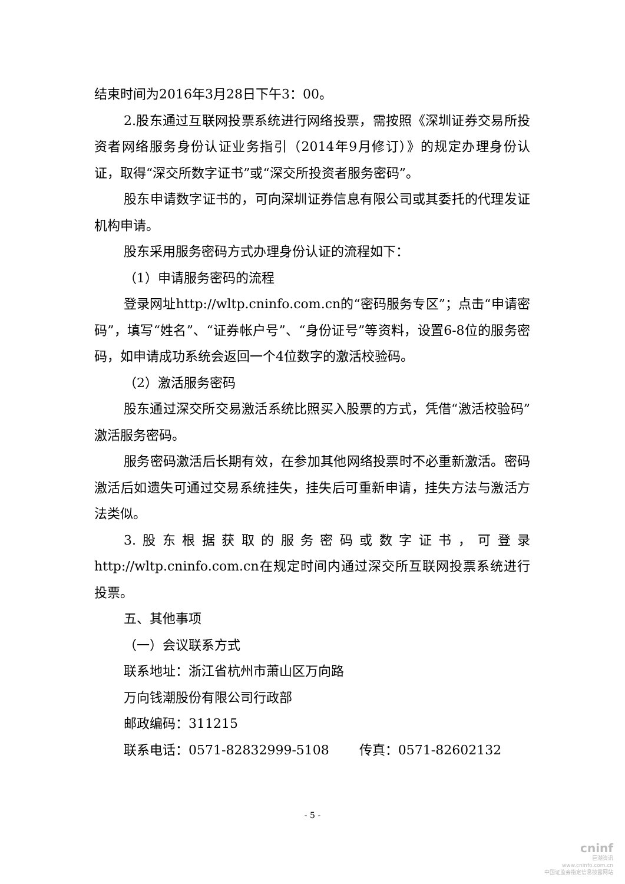结束时间为2016年3月28日下午3：00。
2.股东通过互联网投票系统进行网络投票，需按照《深圳证券交易所投资者网络服务身份认证业务指引（2014年9月修订）》的规定办理身份认证，取得“深交所数字证书”或“深交所投资者服务密码”。
股东申请数字证书的，可向深圳证券信息有限公司或其委托的代理发证机构申请。
股东采用服务密码方式办理身份认证的流程如下：
（1）申请服务密码的流程
登录网址http://wltp.cninfo.com.cn的“密码服务专区”；点击“申请密码”，填写“姓名”、“证券帐户号”、“身份证号”等资料，设置6-8位的服务密码，如申请成功系统会返回一个4位数字的激活校验码。
（2）激活服务密码
股东通过深交所交易激活系统比照买入股票的方式，凭借“激活校验码”激活服务密码。
服务密码激活后长期有效，在参加其他网络投票时不必重新激活。密码激活后如遗失可通过交易系统挂失，挂失后可重新申请，挂失方法与激活方法类似。
3.股东根据获取的服务密码或数字证书，可登录http://wltp.cninfo.com.cn在规定时间内通过深交所互联网投票系统进行投票。
五、其他事项
（一）会议联系方式
联系地址：浙江省杭州市萧山区万向路
万向钱潮股份有限公司行政部
邮政编码：311215
联系电话：0571-82832999-5108　　 传真：0571-82602132
- 5 -
cninf
巨潮资讯
www.cninfo.com.cn
中国证监会指定信息披露网站